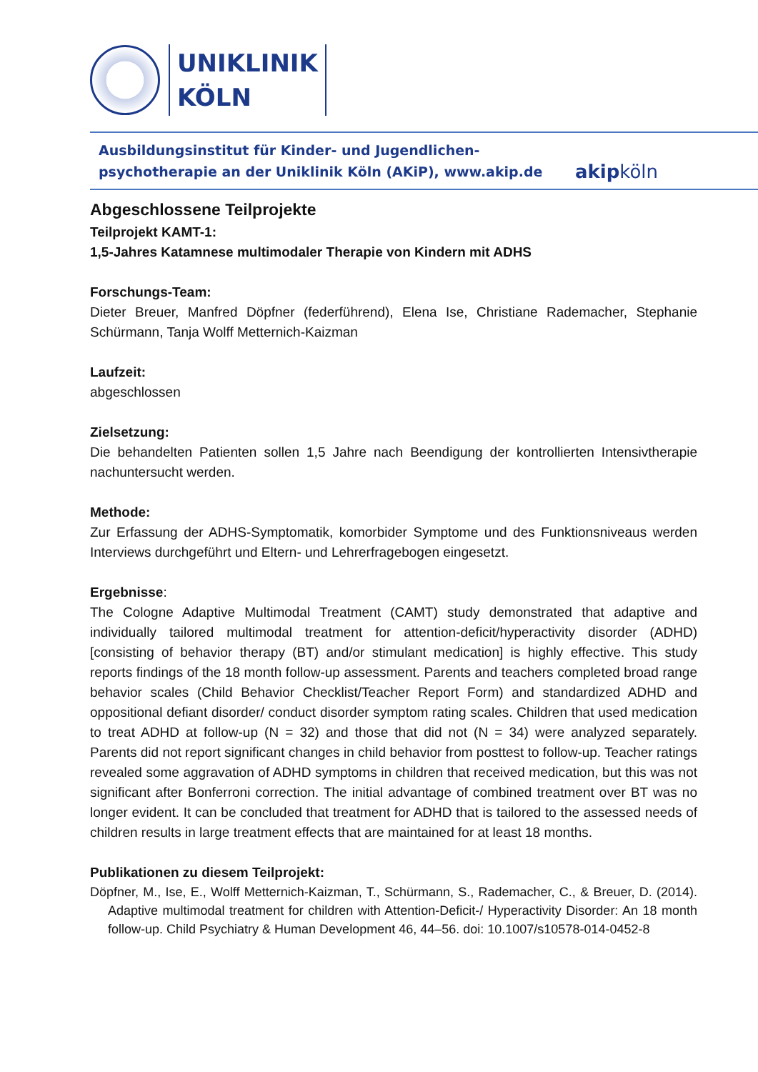UNIKLINIK
KÖLN
Ausbildungsinstitut für Kinder- und Jugendlichen-
psychotherapie an der Uniklinik Köln (AKiP), www.akip.de
akipköln
Abgeschlossene Teilprojekte
Teilprojekt KAMT-1:
1,5-Jahres Katamnese multimodaler Therapie von Kindern mit ADHS
Forschungs-Team:
Dieter Breuer, Manfred Döpfner (federführend), Elena Ise, Christiane Rademacher, Stephanie Schürmann, Tanja Wolff Metternich-Kaizman
Laufzeit:
abgeschlossen
Zielsetzung:
Die behandelten Patienten sollen 1,5 Jahre nach Beendigung der kontrollierten Intensivtherapie nachuntersucht werden.
Methode:
Zur Erfassung der ADHS-Symptomatik, komorbider Symptome und des Funktionsniveaus werden Interviews durchgeführt und Eltern- und Lehrerfragebogen eingesetzt.
Ergebnisse:
The Cologne Adaptive Multimodal Treatment (CAMT) study demonstrated that adaptive and individually tailored multimodal treatment for attention-deficit/hyperactivity disorder (ADHD) [consisting of behavior therapy (BT) and/or stimulant medication] is highly effective. This study reports findings of the 18 month follow-up assessment. Parents and teachers completed broad range behavior scales (Child Behavior Checklist/Teacher Report Form) and standardized ADHD and oppositional defiant disorder/ conduct disorder symptom rating scales. Children that used medication to treat ADHD at follow-up (N = 32) and those that did not (N = 34) were analyzed separately. Parents did not report significant changes in child behavior from posttest to follow-up. Teacher ratings revealed some aggravation of ADHD symptoms in children that received medication, but this was not significant after Bonferroni correction. The initial advantage of combined treatment over BT was no longer evident. It can be concluded that treatment for ADHD that is tailored to the assessed needs of children results in large treatment effects that are maintained for at least 18 months.
Publikationen zu diesem Teilprojekt:
Döpfner, M., Ise, E., Wolff Metternich-Kaizman, T., Schürmann, S., Rademacher, C., & Breuer, D. (2014). Adaptive multimodal treatment for children with Attention-Deficit-/ Hyperactivity Disorder: An 18 month follow-up. Child Psychiatry & Human Development 46, 44–56. doi: 10.1007/s10578-014-0452-8